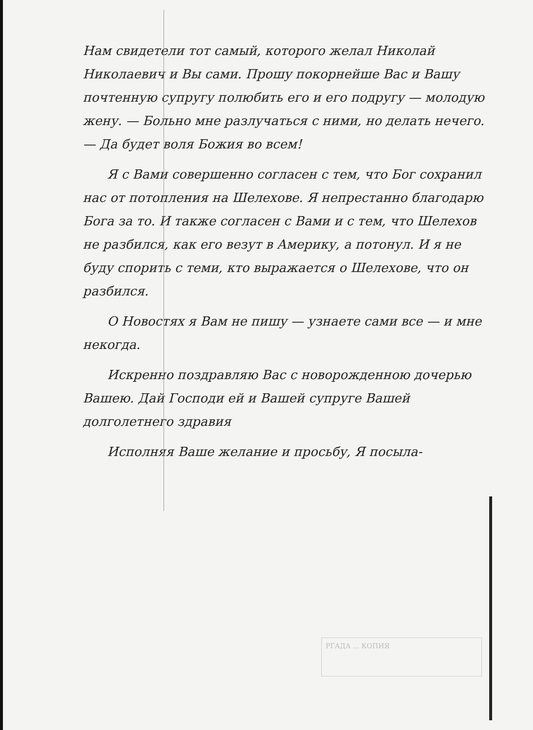Нам свидетели тот самый, которого желал Николай Николаевич и Вы сами. Прошу покорнейше Вас и Вашу почтенную супругу полюбить его и его подругу — молодую жену. — Больно мне разлучаться с ними, но делать нечего. — Да будет воля Божия во всем!
Я с Вами совершенно согласен с тем, что Бог сохранил нас от потопления на Шелехове. Я непрестанно благодарю Бога за то. И также согласен с Вами и с тем, что Шелехов не разбился, как его везут в Америку, а потонул. И я не буду спорить с теми, кто выражается о Шелехове, что он разбился.
О Новостях я Вам не пишу — узнаете сами все — и мне некогда.
Искренно поздравляю Вас с новорожденною дочерью Вашею. Дай Господи ей и Вашей супруге Вашей долголетнего здравия
Исполняя Ваше желание и просьбу, Я посыла-
РГАДА ... КОПИЯ